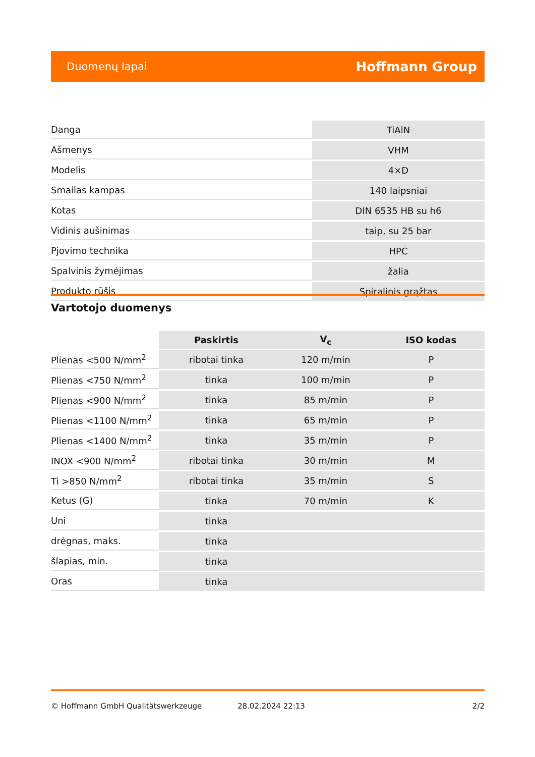Duomenų lapai Hoffmann Group
| Danga | TiAlN |
| Ašmenys | VHM |
| Modelis | 4×D |
| Smailas kampas | 140 laipsniai |
| Kotas | DIN 6535 HB su h6 |
| Vidinis aušinimas | taip, su 25 bar |
| Pjovimo technika | HPC |
| Spalvinis žymėjimas | žalia |
| Produkto rūšis | Spiralinis grąžtas |
Vartotojo duomenys
| | Paskirtis | V<sub>c</sub> | ISO kodas |
| --- | --- | --- | --- |
| Plienas <500 N/mm<sup>2</sup> | ribotai tinka | 120 m/min | P |
| Plienas <750 N/mm<sup>2</sup> | tinka | 100 m/min | P |
| Plienas <900 N/mm<sup>2</sup> | tinka | 85 m/min | P |
| Plienas <1100 N/mm<sup>2</sup> | tinka | 65 m/min | P |
| Plienas <1400 N/mm<sup>2</sup> | tinka | 35 m/min | P |
| INOX <900 N/mm<sup>2</sup> | ribotai tinka | 30 m/min | M |
| Ti >850 N/mm<sup>2</sup> | ribotai tinka | 35 m/min | S |
| Ketus (G) | tinka | 70 m/min | K |
| Uni | tinka | | |
| drėgnas, maks. | tinka | | |
| šlapias, min. | tinka | | |
| Oras | tinka | | |
© Hoffmann GmbH Qualitätswerkzeuge 28.02.2024 22:13 2/2